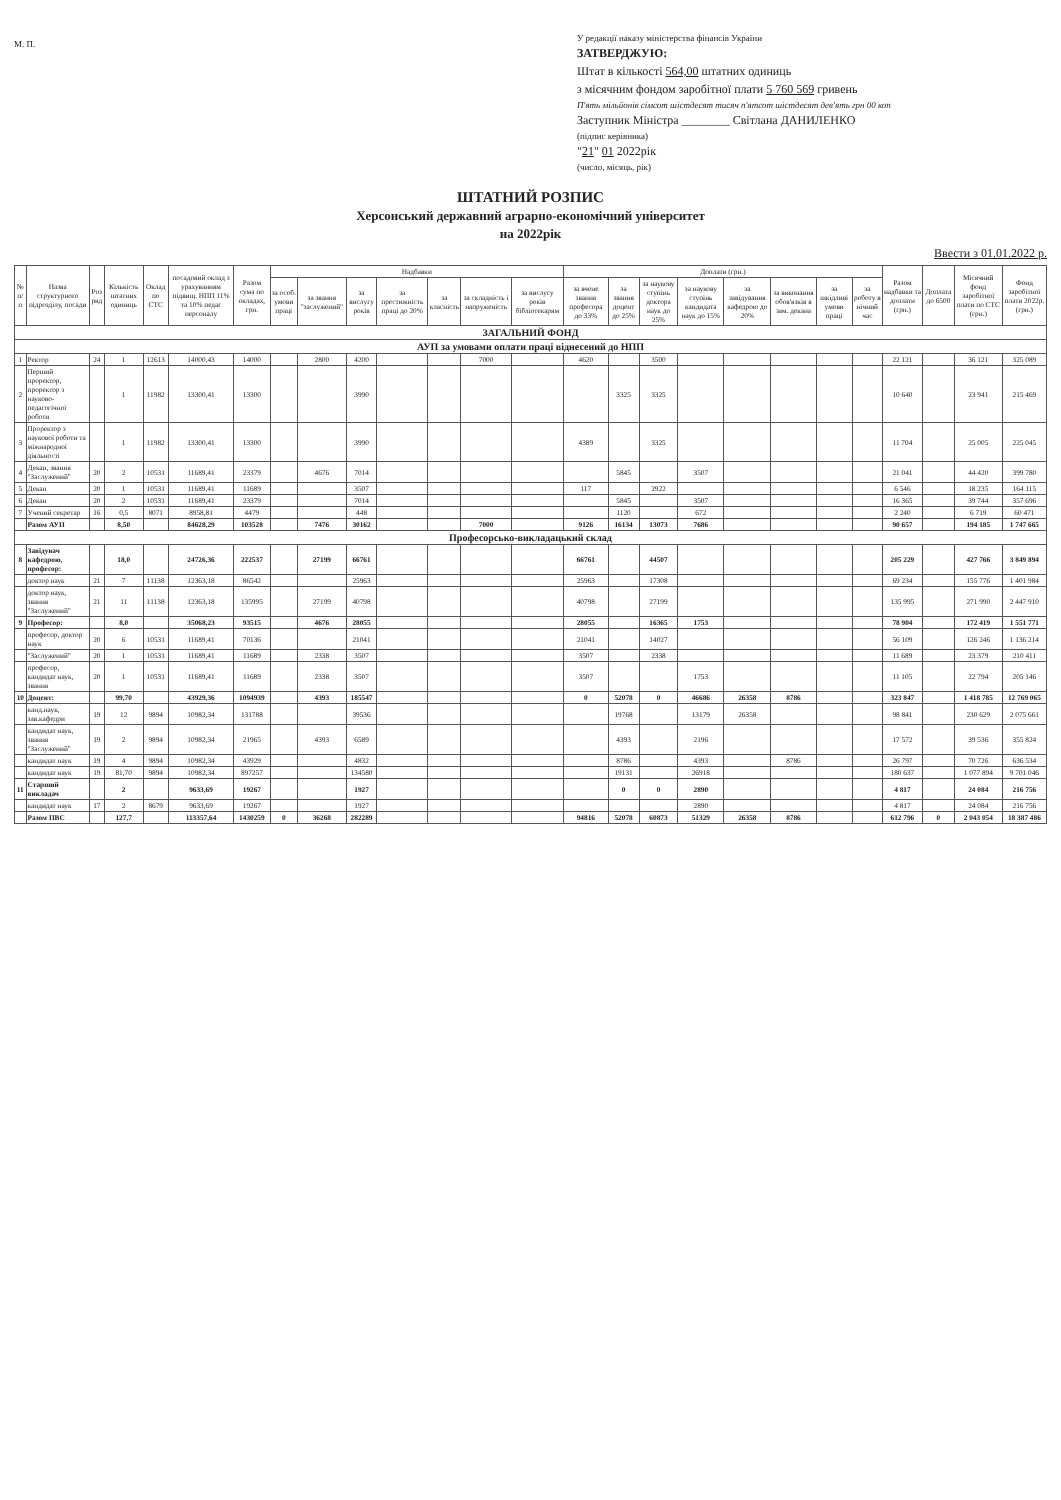М. П.
У редакції наказу міністерства фінансів України
ЗАТВЕРДЖУЮ:
Штат в кількості 564,00 штатних одиниць
з місячним фондом заробітної плати 5 760 569 гривень
П'ять мільйонів сімсот шістдесят тисяч п'ятсот шістдесят дев'ять грн 00 коп
Заступник Міністра ________ Світлана ДАНИЛЕНКО
(підпис керівника)
"21" 01 2022рік
(число, місяць, рік)
ШТАТНИЙ РОЗПИС
Херсонський державний аграрно-економічний університет
на 2022рік
Ввести з 01.01.2022 р.
| № п/п | Назва структурного підрозділу, посади | Роз ряд | Кількість штатних одиниць | Оклад по СТС | посадовий оклад з урахуванням підвищ. НПП 11% та 10% педаг персоналу | Разом сума по окладах, грн. | Надбавки | | | | | | | Доплати (грн.) | | | | | | | | Разом надбавки та доплати (грн.) | Доплата до 6500 | Місячний фонд заробітної плати по СТС (грн.) | Фонд заробітної плати 2022р. (грн.) |
| --- | --- | --- | --- | --- | --- | --- | --- | --- | --- | --- | --- | --- | --- | --- | --- | --- | --- | --- | --- | --- | --- | --- | --- | --- | --- |
| | | | | | | | за особ. умови праці | за звання "заслужений" | за вислугу років | за престижність праці до 20% | за класність | за складність і напруженість | за вислугу років бібліотекарям | за вчене звання професора до 33% | за звання доцент до 25% | за наукову ступінь доктора наук до 25% | за наукову ступінь кандидата наук до 15% | за завідування кафедрою до 20% | за виконання обов'язків в зам. декана | за шкідливі умови праці | за роботу в нічний час | | | | |
| ЗАГАЛЬНИЙ ФОНД | | | | | | | | | | | | | | | | | | | | | | | | | |
| АУП за умовами оплати праці віднесений до НПП | | | | | | | | | | | | | | | | | | | | | | | | | |
| 1 | Ректор | 24 | 1 | 12613 | 14000,43 | 14000 | | 2800 | 4200 | | | 7000 | | 4620 | | 3500 | | | | | | 22 121 | | 36 121 | 325 089 |
| 2 | Перший проректор, проректор з науково-педагогічної роботи | | 1 | 11982 | 13300,41 | 13300 | | | 3990 | | | | | | 3325 | 3325 | | | | | | 10 640 | | 23 941 | 215 469 |
| 3 | Проректор з наукової роботи та міжнародної діяльності | | 1 | 11982 | 13300,41 | 13300 | | | 3990 | | | | | 4389 | | 3325 | | | | | | 11 704 | | 25 005 | 225 045 |
| 4 | Декан, звання "Заслужений" | 20 | 2 | 10531 | 11689,41 | 23379 | | 4676 | 7014 | | | | | | 5845 | | 3507 | | | | | 21 041 | | 44 420 | 399 780 |
| 5 | Декан | 20 | 1 | 10531 | 11689,41 | 11689 | | | 3507 | | | | | 117 | | 2922 | | | | | | 6 546 | | 18 235 | 164 115 |
| 6 | Декан | 20 | 2 | 10531 | 11689,41 | 23379 | | | 7014 | | | | | | 5845 | | 3507 | | | | | 16 365 | | 39 744 | 357 696 |
| 7 | Учений секретар | 16 | 0,5 | 8071 | 8958,81 | 4479 | | | 448 | | | | | | 1120 | | 672 | | | | | 2 240 | | 6 719 | 60 471 |
| | Разом АУП | | 8,50 | | 84628,29 | 103528 | | 7476 | 30162 | | | 7000 | | 9126 | 16134 | 13073 | 7686 | | | | | 90 657 | | 194 185 | 1 747 665 |
| Професорсько-викладацький склад | | | | | | | | | | | | | | | | | | | | | | | | | |
| 8 | Завідувач кафедрою, професор: | | 18,0 | | 24726,36 | 222537 | | 27199 | 66761 | | | | | 66761 | | 44507 | | | | | | 205 229 | | 427 766 | 3 849 894 |
| | доктор наук | 21 | 7 | 11138 | 12363,18 | 86542 | | | 25963 | | | | | 25963 | | 17308 | | | | | | 69 234 | | 155 776 | 1 401 984 |
| | доктор наук, звання "Заслужений" | 21 | 11 | 11138 | 12363,18 | 135995 | | 27199 | 40798 | | | | | 40798 | | 27199 | | | | | | 135 995 | | 271 990 | 2 447 910 |
| 9 | Професор: | | 8,0 | | 35068,23 | 93515 | | 4676 | 28055 | | | | | 28055 | | 16365 | 1753 | | | | | 78 904 | | 172 419 | 1 551 771 |
| | професор, доктор наук | 20 | 6 | 10531 | 11689,41 | 70136 | | | 21041 | | | | | 21041 | | 14027 | | | | | | 56 109 | | 126 246 | 1 136 214 |
| | "Заслужений" | 20 | 1 | 10531 | 11689,41 | 11689 | | 2338 | 3507 | | | | | 3507 | | 2338 | | | | | | 11 689 | | 23 379 | 210 411 |
| | професор, кандидат наук, звання | 20 | 1 | 10531 | 11689,41 | 11689 | | 2338 | 3507 | | | | | 3507 | | | 1753 | | | | | 11 105 | | 22 794 | 205 146 |
| 10 | Доцент: | | 99,70 | | 43929,36 | 1094939 | | 4393 | 185547 | | | | | 0 | 52078 | 0 | 46686 | 26358 | 8786 | | | 323 847 | | 1 418 785 | 12 769 065 |
| | канд.наук, зав.кафедри | 19 | 12 | 9894 | 10982,34 | 131788 | | | 39536 | | | | | | 19768 | | 13179 | 26358 | | | | 98 841 | | 230 629 | 2 075 661 |
| | кандидат наук, звання "Заслужений" | 19 | 2 | 9894 | 10982,34 | 21965 | | 4393 | 6589 | | | | | | 4393 | | 2196 | | | | | 17 572 | | 39 536 | 355 824 |
| | кандидат наук | 19 | 4 | 9894 | 10982,34 | 43929 | | | 4832 | | | | | | 8786 | | 4393 | | 8786 | | | 26 797 | | 70 726 | 636 534 |
| | кандидат наук | 19 | 81,70 | 9894 | 10982,34 | 897257 | | | 134580 | | | | | | 19131 | | 26918 | | | | | 180 637 | | 1 077 894 | 9 701 046 |
| 11 | Старший викладач | | 2 | | 9633,69 | 19267 | | | 1927 | | | | | | 0 | 0 | 2890 | | | | | 4 817 | | 24 084 | 216 756 |
| | кандидат наук | 17 | 2 | 8679 | 9633,69 | 19267 | | | 1927 | | | | | | | | 2890 | | | | | 4 817 | | 24 084 | 216 756 |
| | Разом ПВС | | 127,7 | | 113357,64 | 1430259 | 0 | 36268 | 282289 | | | | | 94816 | 52078 | 60873 | 51329 | 26358 | 8786 | | | 612 796 | 0 | 2 043 054 | 18 387 486 |